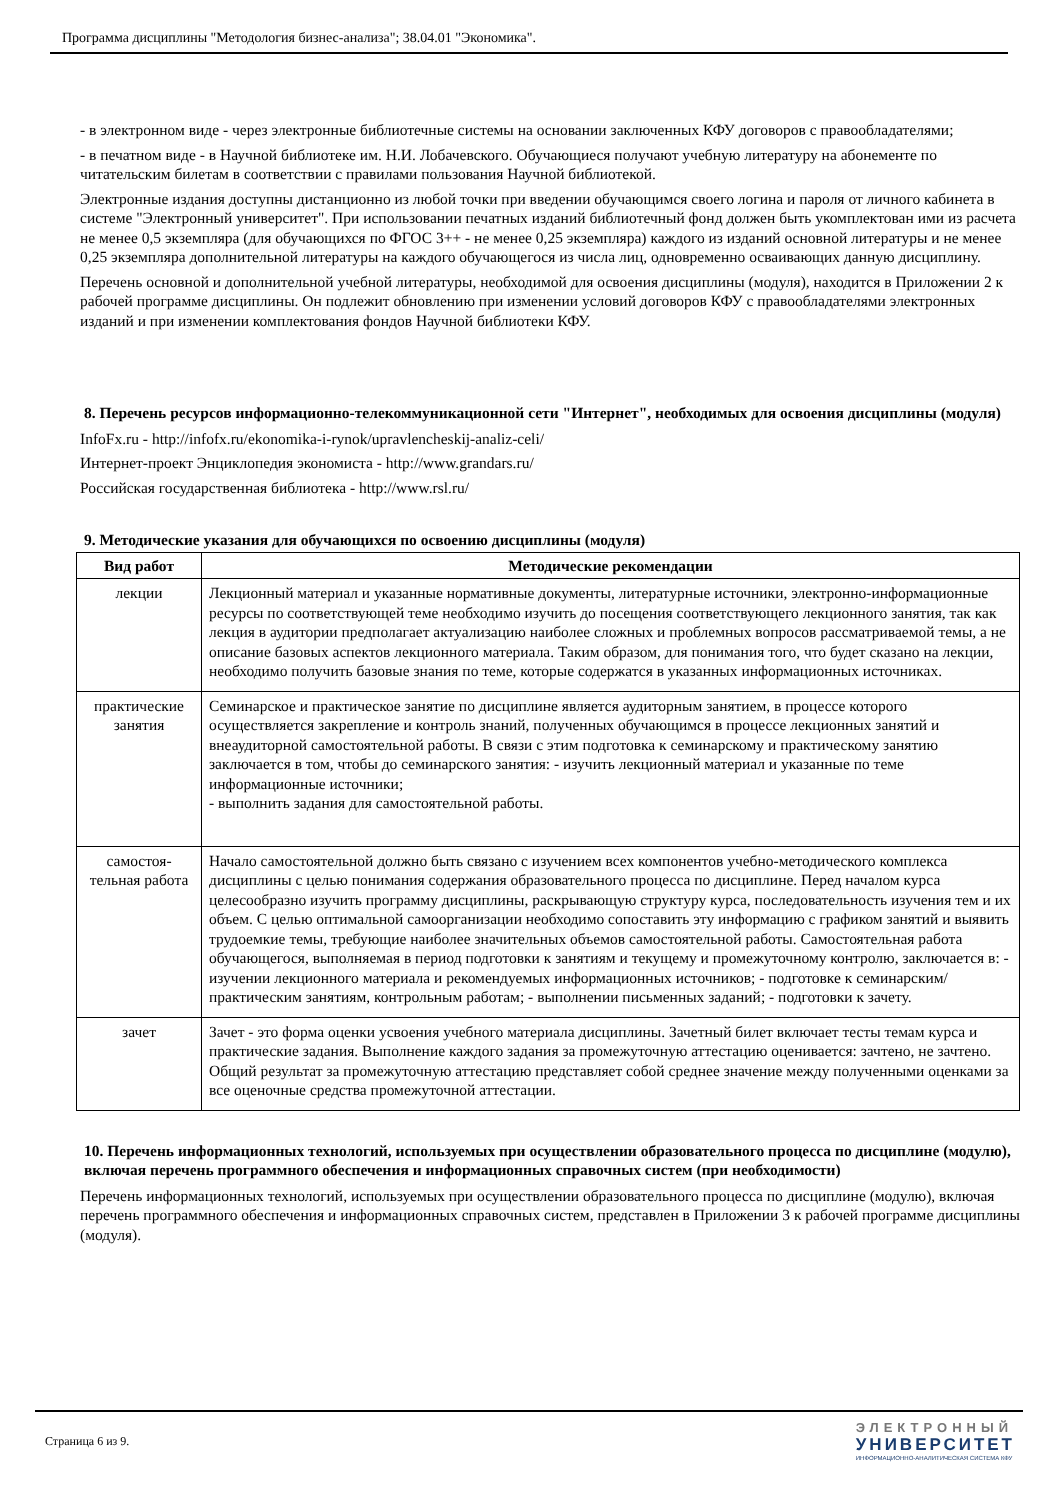Программа дисциплины "Методология бизнес-анализа"; 38.04.01 "Экономика".
- в электронном виде - через электронные библиотечные системы на основании заключенных КФУ договоров с правообладателями;
- в печатном виде - в Научной библиотеке им. Н.И. Лобачевского. Обучающиеся получают учебную литературу на абонементе по читательским билетам в соответствии с правилами пользования Научной библиотекой.
Электронные издания доступны дистанционно из любой точки при введении обучающимся своего логина и пароля от личного кабинета в системе "Электронный университет". При использовании печатных изданий библиотечный фонд должен быть укомплектован ими из расчета не менее 0,5 экземпляра (для обучающихся по ФГОС 3++ - не менее 0,25 экземпляра) каждого из изданий основной литературы и не менее 0,25 экземпляра дополнительной литературы на каждого обучающегося из числа лиц, одновременно осваивающих данную дисциплину.
Перечень основной и дополнительной учебной литературы, необходимой для освоения дисциплины (модуля), находится в Приложении 2 к рабочей программе дисциплины. Он подлежит обновлению при изменении условий договоров КФУ с правообладателями электронных изданий и при изменении комплектования фондов Научной библиотеки КФУ.
8. Перечень ресурсов информационно-телекоммуникационной сети "Интернет", необходимых для освоения дисциплины (модуля)
InfoFx.ru - http://infofx.ru/ekonomika-i-rynok/upravlencheskij-analiz-celi/
Интернет-проект Энциклопедия экономиста - http://www.grandars.ru/
Российская государственная библиотека - http://www.rsl.ru/
9. Методические указания для обучающихся по освоению дисциплины (модуля)
| Вид работ | Методические рекомендации |
| --- | --- |
| лекции | Лекционный материал и указанные нормативные документы, литературные источники, электронно-информационные ресурсы по соответствующей теме необходимо изучить до посещения соответствующего лекционного занятия, так как лекция в аудитории предполагает актуализацию наиболее сложных и проблемных вопросов рассматриваемой темы, а не описание базовых аспектов лекционного материала. Таким образом, для понимания того, что будет сказано на лекции, необходимо получить базовые знания по теме, которые содержатся в указанных информационных источниках. |
| практические занятия | Семинарское и практическое занятие по дисциплине является аудиторным занятием, в процессе которого осуществляется закрепление и контроль знаний, полученных обучающимся в процессе лекционных занятий и внеаудиторной самостоятельной работы. В связи с этим подготовка к семинарскому и практическому занятию заключается в том, чтобы до семинарского занятия: - изучить лекционный материал и указанные по теме информационные источники; - выполнить задания для самостоятельной работы. |
| самостоя-тельная работа | Начало самостоятельной должно быть связано с изучением всех компонентов учебно-методического комплекса дисциплины с целью понимания содержания образовательного процесса по дисциплине. Перед началом курса целесообразно изучить программу дисциплины, раскрывающую структуру курса, последовательность изучения тем и их объем. С целью оптимальной самоорганизации необходимо сопоставить эту информацию с графиком занятий и выявить трудоемкие темы, требующие наиболее значительных объемов самостоятельной работы. Самостоятельная работа обучающегося, выполняемая в период подготовки к занятиям и текущему и промежуточному контролю, заключается в: - изучении лекционного материала и рекомендуемых информационных источников; - подготовке к семинарским/практическим занятиям, контрольным работам; - выполнении письменных заданий; - подготовки к зачету. |
| зачет | Зачет - это форма оценки усвоения учебного материала дисциплины. Зачетный билет включает тесты темам курса и практические задания. Выполнение каждого задания за промежуточную аттестацию оценивается: зачтено, не зачтено. Общий результат за промежуточную аттестацию представляет собой среднее значение между полученными оценками за все оценочные средства промежуточной аттестации. |
10. Перечень информационных технологий, используемых при осуществлении образовательного процесса по дисциплине (модулю), включая перечень программного обеспечения и информационных справочных систем (при необходимости)
Перечень информационных технологий, используемых при осуществлении образовательного процесса по дисциплине (модулю), включая перечень программного обеспечения и информационных справочных систем, представлен в Приложении 3 к рабочей программе дисциплины (модуля).
Страница 6 из 9.
ЭЛЕКТРОННЫЙ
УНИВЕРСИТЕТ
ИНФОРМАЦИОННО-АНАЛИТИЧЕСКАЯ СИСТЕМА КФУ